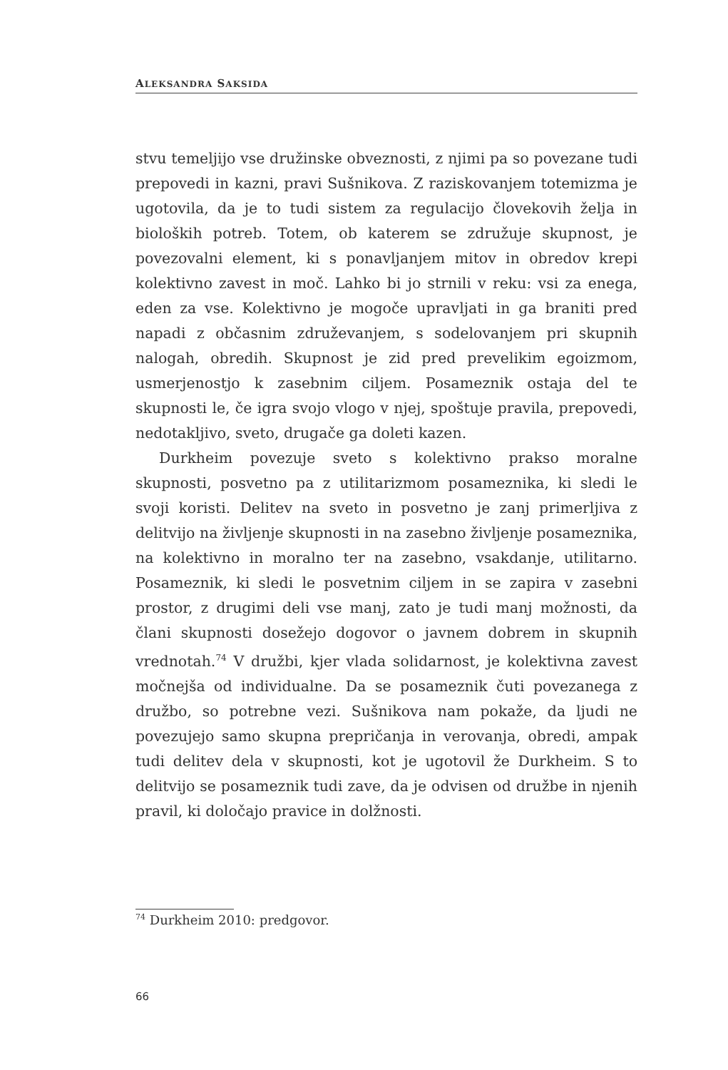ALEKSANDRA SAKSIDA
stvu temeljijo vse družinske obveznosti, z njimi pa so povezane tudi prepovedi in kazni, pravi Sušnikova. Z raziskovanjem totemizma je ugotovila, da je to tudi sistem za regulacijo človekovih želja in bio­loških potreb. Totem, ob katerem se združuje skupnost, je povezo­valni element, ki s ponavljanjem mitov in obredov krepi kolektivno zavest in moč. Lahko bi jo strnili v reku: vsi za enega, eden za vse. Kolektivno je mogoče upravljati in ga braniti pred napadi z občas­nim združevanjem, s sodelovanjem pri skupnih nalogah, obredih. Skupnost je zid pred prevelikim egoizmom, usmerjenostjo k zaseb­nim ciljem. Posameznik ostaja del te skupnosti le, če igra svojo vlogo v njej, spoštuje pravila, prepovedi, nedotakljivo, sveto, dru­gače ga doleti kazen.
Durkheim povezuje sveto s kolektivno prakso moralne skupno­sti, posvetno pa z utilitarizmom posameznika, ki sledi le svoji kori­sti. Delitev na sveto in posvetno je zanj primerljiva z delitvijo na življenje skupnosti in na zasebno življenje posameznika, na kole­ktivno in moralno ter na zasebno, vsakdanje, utilitarno. Posameznik, ki sledi le posvetnim ciljem in se zapira v zasebni prostor, z drugimi deli vse manj, zato je tudi manj možnosti, da člani skupnosti dose­žejo dogovor o javnem dobrem in skupnih vrednotah.<sup>74</sup> V družbi, kjer vlada solidarnost, je kolektivna zavest močnejša od indivi­dualne. Da se posameznik čuti povezanega z družbo, so potrebne vezi. Sušnikova nam pokaže, da ljudi ne povezujejo samo skupna prepričanja in verovanja, obredi, ampak tudi delitev dela v skupno­sti, kot je ugotovil že Durkheim. S to delitvijo se posameznik tudi zave, da je odvisen od družbe in njenih pravil, ki določajo pravice in dolžnosti.
<sup>74</sup> Durkheim 2010: predgovor.
66